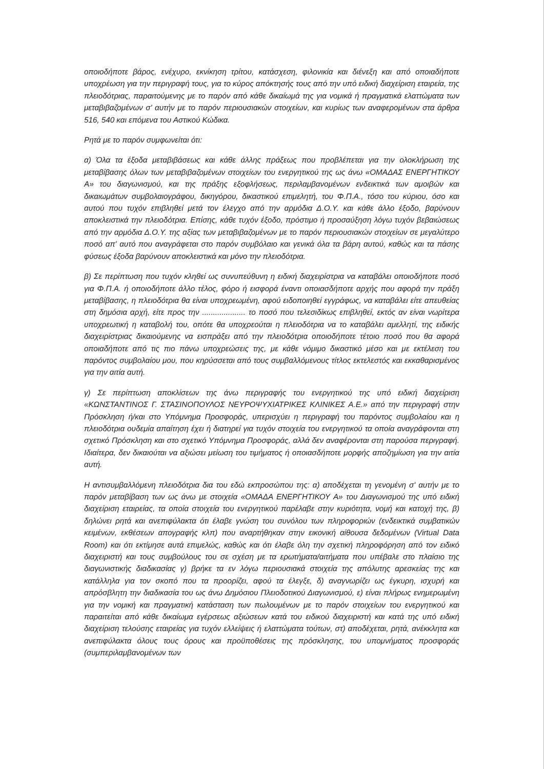οποιοδήποτε βάρος, ενέχυρο, εκνίκηση τρίτου, κατάσχεση, φιλονικία και διένεξη και από οποιαδήποτε υποχρέωση για την περιγραφή τους, για το κύρος απόκτησής τους από την υπό ειδική διαχείριση εταιρεία, της πλειοδότριας, παραιτούμενης με το παρόν από κάθε δικαίωμά της για νομικά ή πραγματικά ελαττώματα των μεταβιβαζομένων σ' αυτήν με το παρόν περιουσιακών στοιχείων, και κυρίως των αναφερομένων στα άρθρα 516, 540 και επόμενα του Αστικού Κώδικα.
Ρητά με το παρόν συμφωνείται ότι:
α) Όλα τα έξοδα μεταβιβάσεως και κάθε άλλης πράξεως που προβλέπεται για την ολοκλήρωση της μεταβίβασης όλων των μεταβιβαζομένων στοιχείων του ενεργητικού της ως άνω «ΟΜΑΔΑΣ ΕΝΕΡΓΗΤΙΚΟΥ Α» του διαγωνισμού, και της πράξης εξοφλήσεως, περιλαμβανομένων ενδεικτικά των αμοιβών και δικαιωμάτων συμβολαιογράφου, δικηγόρου, δικαστικού επιμελητή, του Φ.Π.Α., τόσο του κύριου, όσο και αυτού που τυχόν επιβληθεί μετά τον έλεγχο από την αρμόδια Δ.Ο.Υ. και κάθε άλλο έξοδο, βαρύνουν αποκλειστικά την πλειοδότρια. Επίσης, κάθε τυχόν έξοδο, πρόστιμο ή προσαύξηση λόγω τυχόν βεβαιώσεως από την αρμόδια Δ.Ο.Υ. της αξίας των μεταβιβαζομένων με το παρόν περιουσιακών στοιχείων σε μεγαλύτερο ποσό απ' αυτό που αναγράφεται στο παρόν συμβόλαιο και γενικά όλα τα βάρη αυτού, καθώς και τα πάσης φύσεως έξοδα βαρύνουν αποκλειστικά και μόνο την πλειοδότρια.
β) Σε περίπτωση που τυχόν κληθεί ως συνυπεύθυνη η ειδική διαχειρίστρια να καταβάλει οποιοδήποτε ποσό για Φ.Π.Α. ή οποιοδήποτε άλλο τέλος, φόρο ή εισφορά έναντι οποιασδήποτε αρχής που αφορά την πράξη μεταβίβασης, η πλειοδότρια θα είναι υποχρεωμένη, αφού ειδοποιηθεί εγγράφως, να καταβάλει είτε απευθείας στη δημόσια αρχή, είτε προς την .................... το ποσό που τελεσιδίκως επιβληθεί, εκτός αν είναι νωρίτερα υποχρεωτική η καταβολή του, οπότε θα υποχρεούται η πλειοδότρια να το καταβάλει αμελλητί, της ειδικής διαχειρίστριας δικαιούμενης να εισπράξει από την πλειοδότρια οποιοδήποτε τέτοιο ποσό που θα αφορά οποιαδήποτε από τις πιο πάνω υποχρεώσεις της, με κάθε νόμιμο δικαστικό μέσο και με εκτέλεση του παρόντος συμβολαίου μου, που κηρύσσεται από τους συμβαλλόμενους τίτλος εκτελεστός και εκκαθαρισμένος για την αιτία αυτή.
γ) Σε περίπτωση αποκλίσεων της άνω περιγραφής του ενεργητικού της υπό ειδική διαχείριση «ΚΩΝΣΤΑΝΤΙΝΟΣ Γ. ΣΤΑΣΙΝΟΠΟΥΛΟΣ ΝΕΥΡΟΨΥΧΙΑΤΡΙΚΕΣ ΚΛΙΝΙΚΕΣ Α.Ε.» από την περιγραφή στην Πρόσκληση ή/και στο Υπόμνημα Προσφοράς, υπερισχύει η περιγραφή του παρόντος συμβολαίου και η πλειοδότρια ουδεμία απαίτηση έχει ή διατηρεί για τυχόν στοιχεία του ενεργητικού τα οποία αναγράφονται στη σχετικό Πρόσκληση και στο σχετικό Υπόμνημα Προσφοράς, αλλά δεν αναφέρονται στη παρούσα περιγραφή. Ιδιαίτερα, δεν δικαιούται να αξιώσει μείωση του τιμήματος ή οποιασδήποτε μορφής αποζημίωση για την αιτία αυτή.
Η αντισυμβαλλόμενη πλειοδότρια δια του εδώ εκπροσώπου της: α) αποδέχεται τη γενομένη σ' αυτήν με το παρόν μεταβίβαση των ως άνω με στοιχεία «ΟΜΑΔΑ ΕΝΕΡΓΗΤΙΚΟΥ Α» του Διαγωνισμού της υπό ειδική διαχείριση εταιρείας, τα οποία στοιχεία του ενεργητικού παρέλαβε στην κυριότητα, νομή και κατοχή της, β) δηλώνει ρητά και ανεπιφύλακτα ότι έλαβε γνώση του συνόλου των πληροφοριών (ενδεικτικά συμβατικών κειμένων, εκθέσεων απογραφής κλπ) που αναρτήθηκαν στην εικονική αίθουσα δεδομένων (Virtual Data Room) και ότι εκτίμησε αυτά επιμελώς, καθώς και ότι έλαβε όλη την σχετική πληροφόρηση από τον ειδικό διαχειριστή και τους συμβούλους του σε σχέση με τα ερωτήματα/αιτήματα που υπέβαλε στο πλαίσιο της διαγωνιστικής διαδικασίας γ) βρήκε τα εν λόγω περιουσιακά στοιχεία της απόλυτης αρεσκείας της και κατάλληλα για τον σκοπό που τα προορίζει, αφού τα έλεγξε, δ) αναγνωρίζει ως έγκυρη, ισχυρή και απρόσβλητη την διαδικασία του ως άνω Δημόσιου Πλειοδοτικού Διαγωνισμού, ε) είναι πλήρως ενημερωμένη για την νομική και πραγματική κατάσταση των πωλουμένων με το παρόν στοιχείων του ενεργητικού και παραιτείται από κάθε δικαίωμα εγέρσεως αξιώσεων κατά του ειδικού διαχειριστή και κατά της υπό ειδική διαχείριση τελούσης εταιρείας για τυχόν ελλείψεις ή ελαττώματα τούτων, στ) αποδέχεται, ρητά, ανέκκλητα και ανεπιφύλακτα όλους τους όρους και προϋποθέσεις της πρόσκλησης, του υπομνήματος προσφοράς (συμπεριλαμβανομένων των